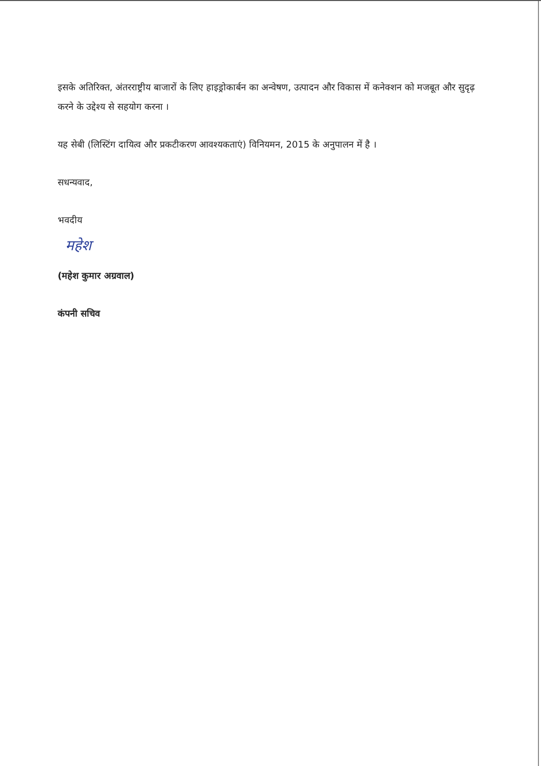इसके अतिरिक्त, अंतरराष्ट्रीय बाजारों के लिए हाइड्रोकार्बन का अन्वेषण, उत्पादन और विकास में कनेक्शन को मजबूत और सुदृढ़ करने के उद्देश्य से सहयोग करना ।
यह सेबी (लिस्टिंग दायित्व और प्रकटीकरण आवश्यकताएं) विनियमन, 2015 के अनुपालन में है ।
सधन्यवाद,
भवदीय
महेश
(महेश कुमार अग्रवाल)
कंपनी सचिव